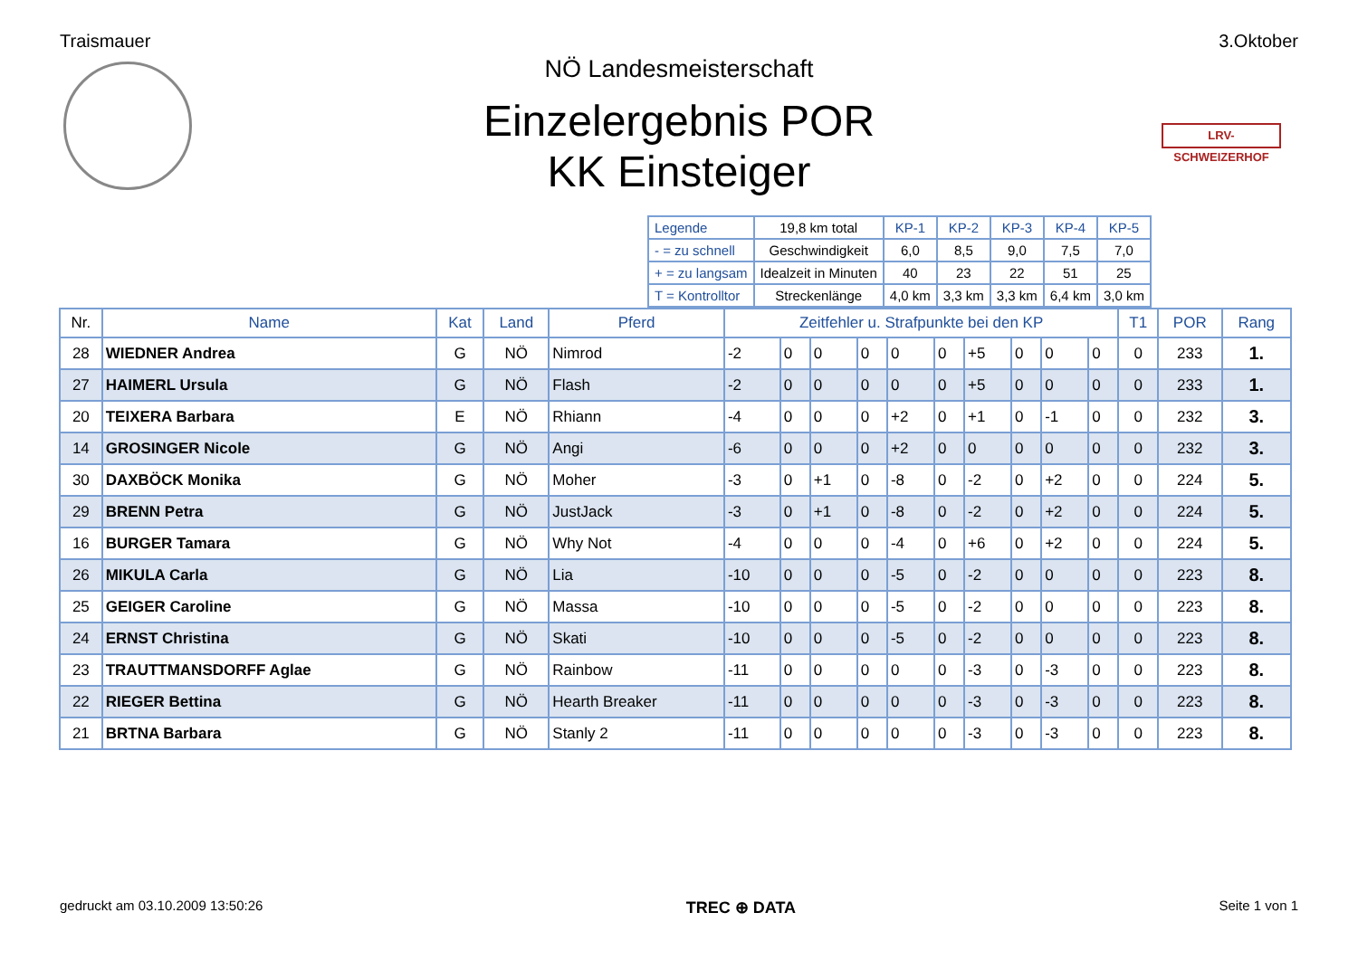Traismauer 3.Oktober
LRV-SCHWEIZERHOF
NÖ Landesmeisterschaft
Einzelergebnis POR
KK Einsteiger
| Legende | 19,8 km total | KP-1 | KP-2 | KP-3 | KP-4 | KP-5 |
| - = zu schnell | Geschwindigkeit | 6,0 | 8,5 | 9,0 | 7,5 | 7,0 |
| + = zu langsam | Idealzeit in Minuten | 40 | 23 | 22 | 51 | 25 |
| T = Kontrolltor | Streckenlänge | 4,0 km | 3,3 km | 3,3 km | 6,4 km | 3,0 km |
| Nr. | Name | Kat | Land | Pferd | Zeitfehler u. Strafpunkte bei den KP | | | | | | | | | | T1 | POR | Rang |
| --- | --- | --- | --- | --- | --- | --- | --- | --- | --- | --- | --- | --- | --- | --- | --- | --- | --- |
| 28 | WIEDNER Andrea | G | NÖ | Nimrod | -2 | 0 | 0 | 0 | 0 | 0 | +5 | 0 | 0 | 0 | 0 | 233 | 1. |
| 27 | HAIMERL Ursula | G | NÖ | Flash | -2 | 0 | 0 | 0 | 0 | 0 | +5 | 0 | 0 | 0 | 0 | 233 | 1. |
| 20 | TEIXERA Barbara | E | NÖ | Rhiann | -4 | 0 | 0 | 0 | +2 | 0 | +1 | 0 | -1 | 0 | 0 | 232 | 3. |
| 14 | GROSINGER Nicole | G | NÖ | Angi | -6 | 0 | 0 | 0 | +2 | 0 | 0 | 0 | 0 | 0 | 0 | 232 | 3. |
| 30 | DAXBÖCK Monika | G | NÖ | Moher | -3 | 0 | +1 | 0 | -8 | 0 | -2 | 0 | +2 | 0 | 0 | 224 | 5. |
| 29 | BRENN Petra | G | NÖ | JustJack | -3 | 0 | +1 | 0 | -8 | 0 | -2 | 0 | +2 | 0 | 0 | 224 | 5. |
| 16 | BURGER Tamara | G | NÖ | Why Not | -4 | 0 | 0 | 0 | -4 | 0 | +6 | 0 | +2 | 0 | 0 | 224 | 5. |
| 26 | MIKULA Carla | G | NÖ | Lia | -10 | 0 | 0 | 0 | -5 | 0 | -2 | 0 | 0 | 0 | 0 | 223 | 8. |
| 25 | GEIGER Caroline | G | NÖ | Massa | -10 | 0 | 0 | 0 | -5 | 0 | -2 | 0 | 0 | 0 | 0 | 223 | 8. |
| 24 | ERNST Christina | G | NÖ | Skati | -10 | 0 | 0 | 0 | -5 | 0 | -2 | 0 | 0 | 0 | 0 | 223 | 8. |
| 23 | TRAUTTMANSDORFF Aglae | G | NÖ | Rainbow | -11 | 0 | 0 | 0 | 0 | 0 | -3 | 0 | -3 | 0 | 0 | 223 | 8. |
| 22 | RIEGER Bettina | G | NÖ | Hearth Breaker | -11 | 0 | 0 | 0 | 0 | 0 | -3 | 0 | -3 | 0 | 0 | 223 | 8. |
| 21 | BRTNA Barbara | G | NÖ | Stanly 2 | -11 | 0 | 0 | 0 | 0 | 0 | -3 | 0 | -3 | 0 | 0 | 223 | 8. |
gedruckt am 03.10.2009 13:50:26 TREC ⊕ DATA Seite 1 von 1